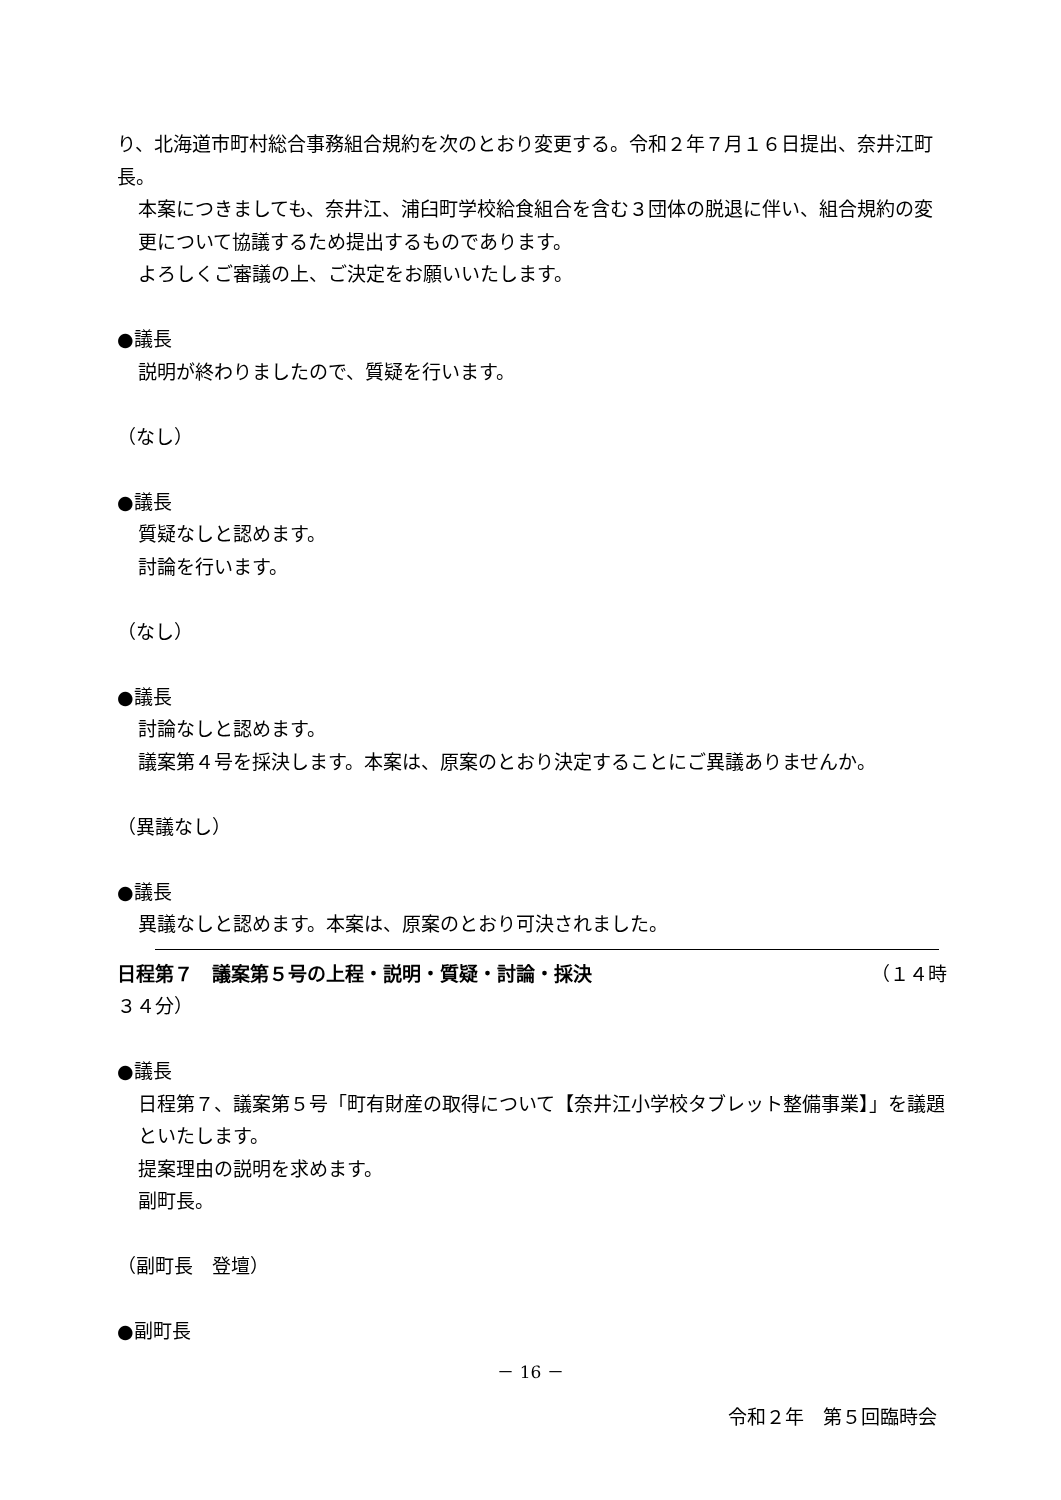り、北海道市町村総合事務組合規約を次のとおり変更する。令和２年７月１６日提出、奈井江町長。
本案につきましても、奈井江、浦臼町学校給食組合を含む３団体の脱退に伴い、組合規約の変更について協議するため提出するものであります。
よろしくご審議の上、ご決定をお願いいたします。
●議長
説明が終わりましたので、質疑を行います。
（なし）
●議長
質疑なしと認めます。
討論を行います。
（なし）
●議長
討論なしと認めます。
議案第４号を採決します。本案は、原案のとおり決定することにご異議ありませんか。
（異議なし）
●議長
異議なしと認めます。本案は、原案のとおり可決されました。
日程第７　議案第５号の上程・説明・質疑・討論・採決 （１４時
３４分）
●議長
日程第７、議案第５号「町有財産の取得について【奈井江小学校タブレット整備事業】」を議題といたします。
提案理由の説明を求めます。
副町長。
（副町長　登壇）
●副町長
－ 16 －
令和２年　第５回臨時会